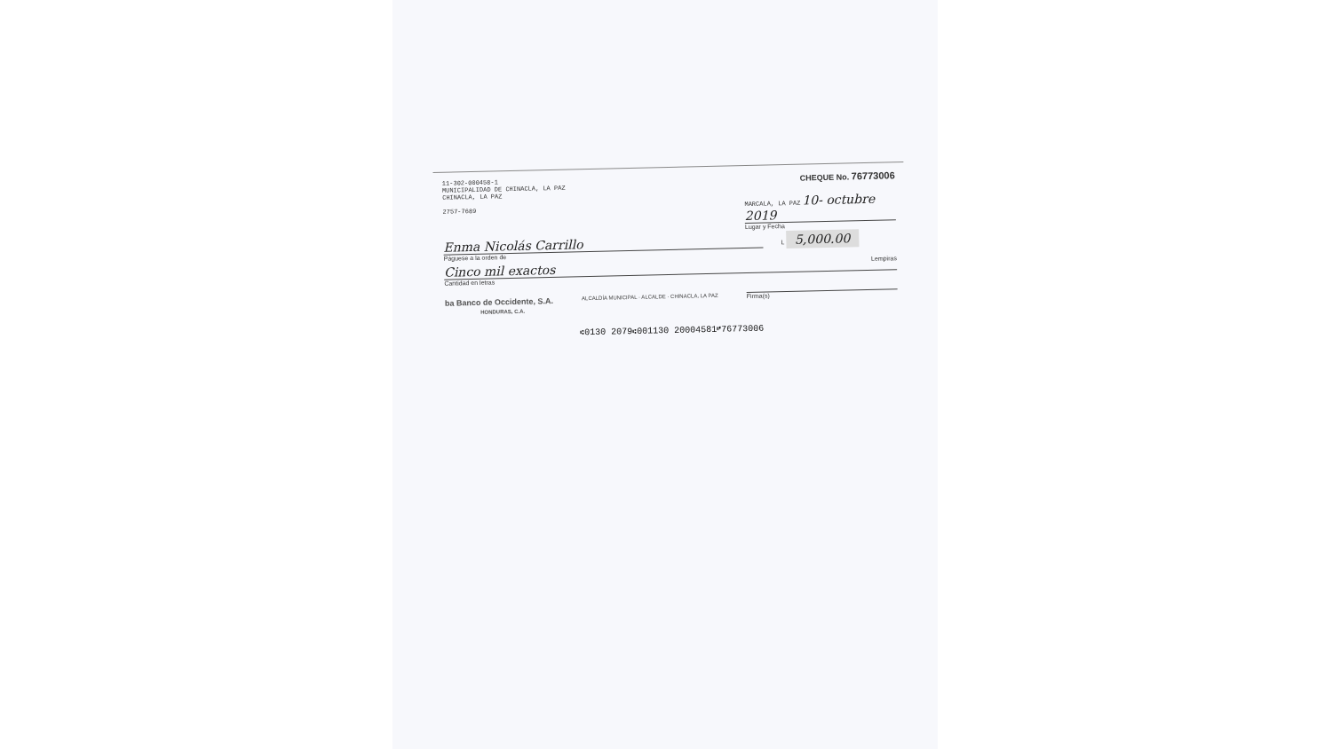11-302-000458-1
MUNICIPALIDAD DE CHINACLA, LA PAZ
CHINACLA, LA PAZ
2757-7689
CHEQUE No. 76773006
MARCALA, LA PAZ 10- octubre 2019
Lugar y Fecha
Enma Nicolás Carrillo
Páguese a la orden de
L 5,000.00
Cinco mil exactos Lempiras
Cantidad en letras
ba Banco de Occidente, S.A.
HONDURAS, C.A.
ALCALDÍA MUNICIPAL · ALCALDE · CHINACLA, LA PAZ
Firma(s)
⑆0130 2079⑆001130 20004581⑈76773006